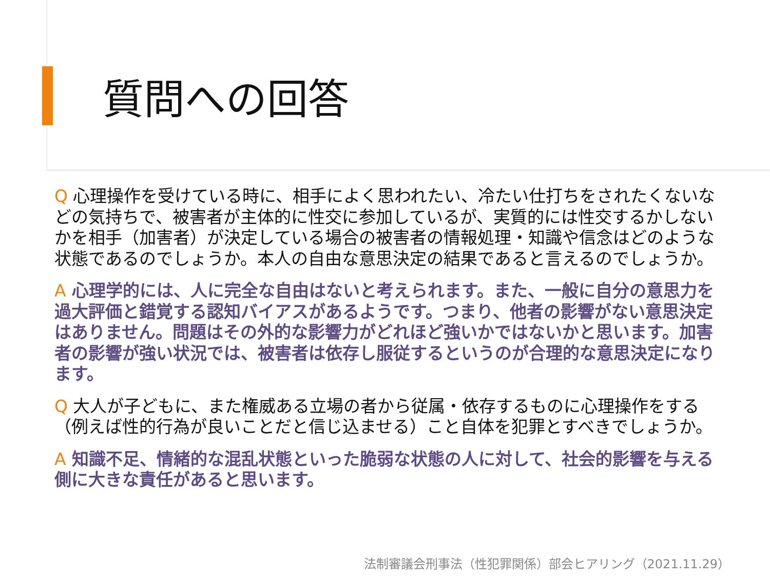質問への回答
Q 心理操作を受けている時に、相手によく思われたい、冷たい仕打ちをされたくないなどの気持ちで、被害者が主体的に性交に参加しているが、実質的には性交するかしないかを相手（加害者）が決定している場合の被害者の情報処理・知識や信念はどのような状態であるのでしょうか。本人の自由な意思決定の結果であると言えるのでしょうか。
A 心理学的には、人に完全な自由はないと考えられます。また、一般に自分の意思力を過大評価と錯覚する認知バイアスがあるようです。つまり、他者の影響がない意思決定はありません。問題はその外的な影響力がどれほど強いかではないかと思います。加害者の影響が強い状況では、被害者は依存し服従するというのが合理的な意思決定になります。
Q 大人が子どもに、また権威ある立場の者から従属・依存するものに心理操作をする（例えば性的行為が良いことだと信じ込ませる）こと自体を犯罪とすべきでしょうか。
A 知識不足、情緒的な混乱状態といった脆弱な状態の人に対して、社会的影響を与える側に大きな責任があると思います。
法制審議会刑事法（性犯罪関係）部会ヒアリング（2021.11.29）